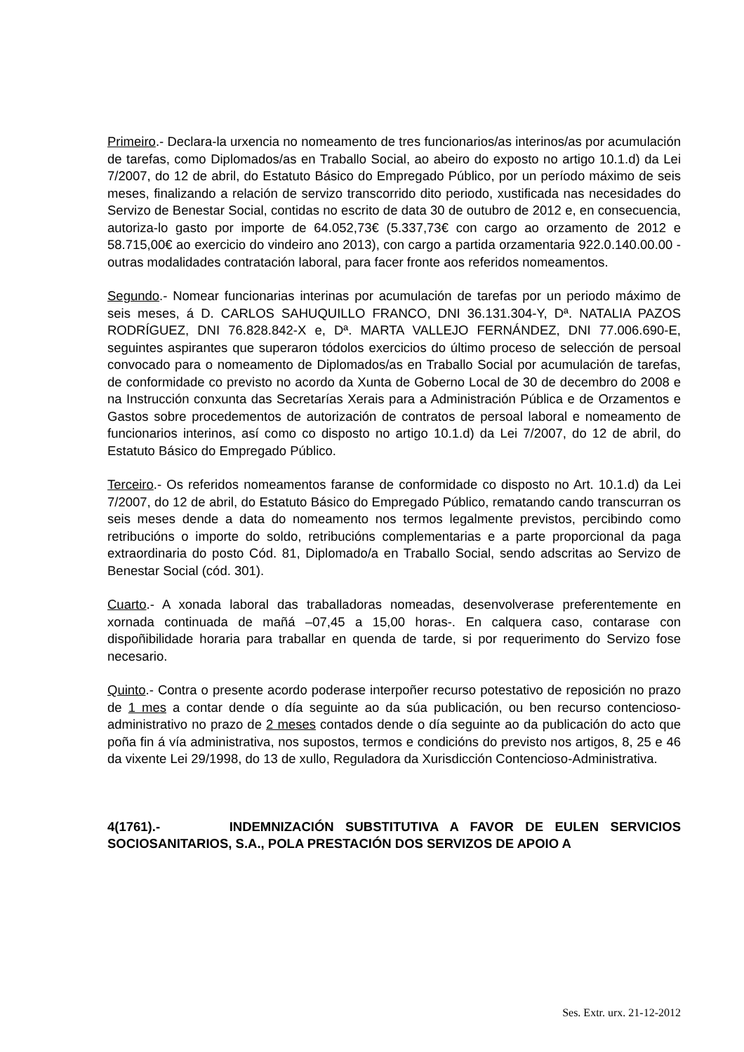Primeiro.- Declara-la urxencia no nomeamento de tres funcionarios/as interinos/as por acumulación de tarefas, como Diplomados/as en Traballo Social, ao abeiro do exposto no artigo 10.1.d) da Lei 7/2007, do 12 de abril, do Estatuto Básico do Empregado Público, por un período máximo de seis meses, finalizando a relación de servizo transcorrido dito periodo, xustificada nas necesidades do Servizo de Benestar Social, contidas no escrito de data 30 de outubro de 2012 e, en consecuencia, autoriza-lo gasto por importe de 64.052,73€ (5.337,73€ con cargo ao orzamento de 2012 e 58.715,00€ ao exercicio do vindeiro ano 2013), con cargo a partida orzamentaria 922.0.140.00.00 -outras modalidades contratación laboral, para facer fronte aos referidos nomeamentos.
Segundo.- Nomear funcionarias interinas por acumulación de tarefas por un periodo máximo de seis meses, á D. CARLOS SAHUQUILLO FRANCO, DNI 36.131.304-Y, Dª. NATALIA PAZOS RODRÍGUEZ, DNI 76.828.842-X e, Dª. MARTA VALLEJO FERNÁNDEZ, DNI 77.006.690-E, seguintes aspirantes que superaron tódolos exercicios do último proceso de selección de persoal convocado para o nomeamento de Diplomados/as en Traballo Social por acumulación de tarefas, de conformidade co previsto no acordo da Xunta de Goberno Local de 30 de decembro do 2008 e na Instrucción conxunta das Secretarías Xerais para a Administración Pública e de Orzamentos e Gastos sobre procedementos de autorización de contratos de persoal laboral e nomeamento de funcionarios interinos, así como co disposto no artigo 10.1.d) da Lei 7/2007, do 12 de abril, do Estatuto Básico do Empregado Público.
Terceiro.- Os referidos nomeamentos faranse de conformidade co disposto no Art. 10.1.d) da Lei 7/2007, do 12 de abril, do Estatuto Básico do Empregado Público, rematando cando transcurran os seis meses dende a data do nomeamento nos termos legalmente previstos, percibindo como retribucións o importe do soldo, retribucións complementarias e a parte proporcional da paga extraordinaria do posto Cód. 81, Diplomado/a en Traballo Social, sendo adscritas ao Servizo de Benestar Social (cód. 301).
Cuarto.- A xonada laboral das traballadoras nomeadas, desenvolverase preferentemente en xornada continuada de mañá –07,45 a 15,00 horas-. En calquera caso, contarase con dispoñibilidade horaria para traballar en quenda de tarde, si por requerimento do Servizo fose necesario.
Quinto.- Contra o presente acordo poderase interpoñer recurso potestativo de reposición no prazo de 1 mes a contar dende o día seguinte ao da súa publicación, ou ben recurso contencioso-administrativo no prazo de 2 meses contados dende o día seguinte ao da publicación do acto que poña fin á vía administrativa, nos supostos, termos e condicións do previsto nos artigos, 8, 25 e 46 da vixente Lei 29/1998, do 13 de xullo, Reguladora da Xurisdicción Contencioso-Administrativa.
4(1761).- INDEMNIZACIÓN SUBSTITUTIVA A FAVOR DE EULEN SERVICIOS SOCIOSANITARIOS, S.A., POLA PRESTACIÓN DOS SERVIZOS DE APOIO A
Ses. Extr. urx. 21-12-2012